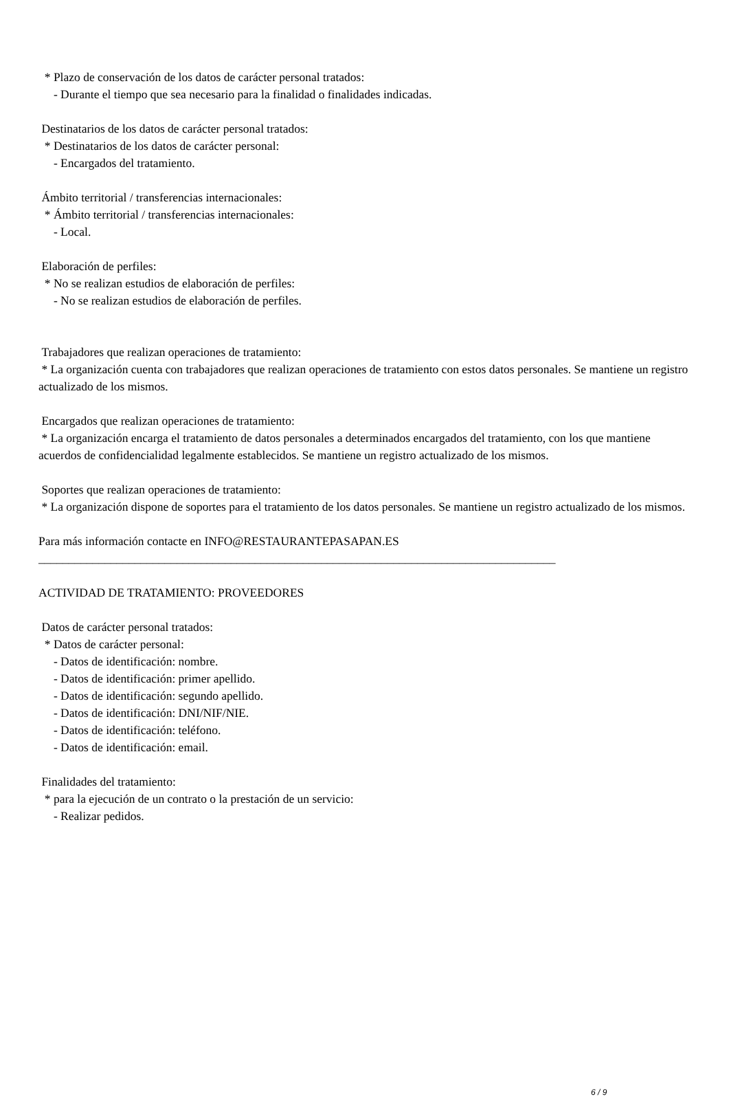* Plazo de conservación de los datos de carácter personal tratados:
- Durante el tiempo que sea necesario para la finalidad o finalidades indicadas.
Destinatarios de los datos de carácter personal tratados:
* Destinatarios de los datos de carácter personal:
- Encargados del tratamiento.
Ámbito territorial / transferencias internacionales:
* Ámbito territorial / transferencias internacionales:
- Local.
Elaboración de perfiles:
* No se realizan estudios de elaboración de perfiles:
- No se realizan estudios de elaboración de perfiles.
Trabajadores que realizan operaciones de tratamiento:
* La organización cuenta con trabajadores que realizan operaciones de tratamiento con estos datos personales. Se mantiene un registro actualizado de los mismos.
Encargados que realizan operaciones de tratamiento:
* La organización encarga el tratamiento de datos personales a determinados encargados del tratamiento, con los que mantiene acuerdos de confidencialidad legalmente establecidos. Se mantiene un registro actualizado de los mismos.
Soportes que realizan operaciones de tratamiento:
* La organización dispone de soportes para el tratamiento de los datos personales. Se mantiene un registro actualizado de los mismos.
Para más información contacte en INFO@RESTAURANTEPASAPAN.ES
______________________________________________________________________________________
ACTIVIDAD DE TRATAMIENTO: PROVEEDORES
Datos de carácter personal tratados:
* Datos de carácter personal:
- Datos de identificación: nombre.
- Datos de identificación: primer apellido.
- Datos de identificación: segundo apellido.
- Datos de identificación: DNI/NIF/NIE.
- Datos de identificación: teléfono.
- Datos de identificación: email.
Finalidades del tratamiento:
* para la ejecución de un contrato o la prestación de un servicio:
- Realizar pedidos.
6 / 9